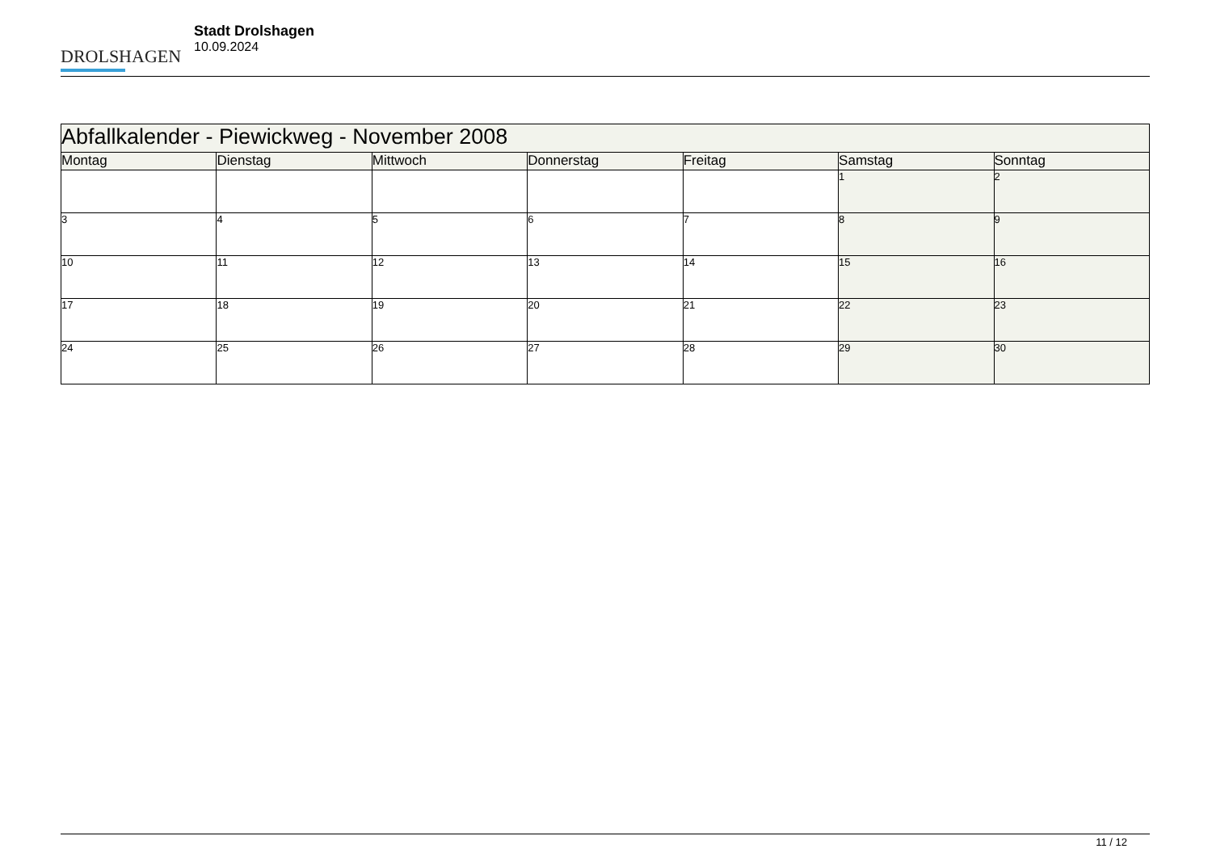DROLSHAGEN
Stadt Drolshagen
10.09.2024
| Abfallkalender - Piewickweg - November 2008 | | | | | | |
| --- | --- | --- | --- | --- | --- | --- |
| Montag | Dienstag | Mittwoch | Donnerstag | Freitag | Samstag | Sonntag |
| | | | | | 1 | 2 |
| 3 | 4 | 5 | 6 | 7 | 8 | 9 |
| 10 | 11 | 12 | 13 | 14 | 15 | 16 |
| 17 | 18 | 19 | 20 | 21 | 22 | 23 |
| 24 | 25 | 26 | 27 | 28 | 29 | 30 |
11 / 12